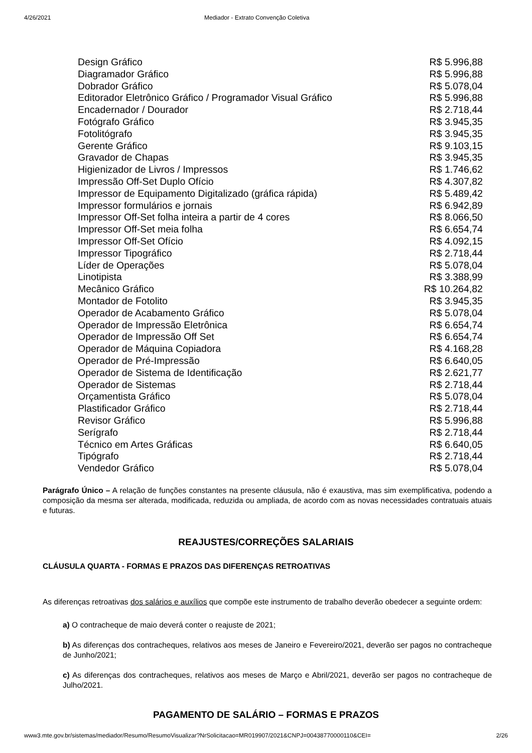4/26/2021 Mediador - Extrato Convenção Coletiva
| Design Gráfico | R$ 5.996,88 |
| Diagramador Gráfico | R$ 5.996,88 |
| Dobrador Gráfico | R$ 5.078,04 |
| Editorador Eletrônico Gráfico / Programador Visual Gráfico | R$ 5.996,88 |
| Encadernador / Dourador | R$ 2.718,44 |
| Fotógrafo Gráfico | R$ 3.945,35 |
| Fotolitógrafo | R$ 3.945,35 |
| Gerente Gráfico | R$ 9.103,15 |
| Gravador de Chapas | R$ 3.945,35 |
| Higienizador de Livros / Impressos | R$ 1.746,62 |
| Impressão Off-Set Duplo Ofício | R$ 4.307,82 |
| Impressor de Equipamento Digitalizado (gráfica rápida) | R$ 5.489,42 |
| Impressor formulários e jornais | R$ 6.942,89 |
| Impressor Off-Set folha inteira a partir de 4 cores | R$ 8.066,50 |
| Impressor Off-Set meia folha | R$ 6.654,74 |
| Impressor Off-Set Ofício | R$ 4.092,15 |
| Impressor Tipográfico | R$ 2.718,44 |
| Líder de Operações | R$ 5.078,04 |
| Linotipista | R$ 3.388,99 |
| Mecânico Gráfico | R$ 10.264,82 |
| Montador de Fotolito | R$ 3.945,35 |
| Operador de Acabamento Gráfico | R$ 5.078,04 |
| Operador de Impressão Eletrônica | R$ 6.654,74 |
| Operador de Impressão Off Set | R$ 6.654,74 |
| Operador de Máquina Copiadora | R$ 4.168,28 |
| Operador de Pré-Impressão | R$ 6.640,05 |
| Operador de Sistema de Identificação | R$ 2.621,77 |
| Operador de Sistemas | R$ 2.718,44 |
| Orçamentista Gráfico | R$ 5.078,04 |
| Plastificador Gráfico | R$ 2.718,44 |
| Revisor Gráfico | R$ 5.996,88 |
| Serígrafo | R$ 2.718,44 |
| Técnico em Artes Gráficas | R$ 6.640,05 |
| Tipógrafo | R$ 2.718,44 |
| Vendedor Gráfico | R$ 5.078,04 |
Parágrafo Único – A relação de funções constantes na presente cláusula, não é exaustiva, mas sim exemplificativa, podendo a composição da mesma ser alterada, modificada, reduzida ou ampliada, de acordo com as novas necessidades contratuais atuais e futuras.
REAJUSTES/CORREÇÕES SALARIAIS
CLÁUSULA QUARTA - FORMAS E PRAZOS DAS DIFERENÇAS RETROATIVAS
As diferenças retroativas dos salários e auxílios que compõe este instrumento de trabalho deverão obedecer a seguinte ordem:
a) O contracheque de maio deverá conter o reajuste de 2021;
b) As diferenças dos contracheques, relativos aos meses de Janeiro e Fevereiro/2021, deverão ser pagos no contracheque de Junho/2021;
c) As diferenças dos contracheques, relativos aos meses de Março e Abril/2021, deverão ser pagos no contracheque de Julho/2021.
PAGAMENTO DE SALÁRIO – FORMAS E PRAZOS
www3.mte.gov.br/sistemas/mediador/Resumo/ResumoVisualizar?NrSolicitacao=MR019907/2021&CNPJ=00438770000110&CEI= 2/26